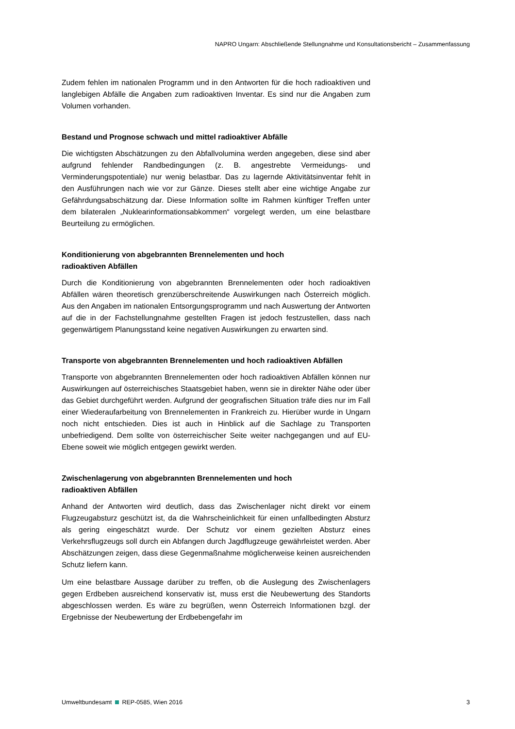NAPRO Ungarn: Abschließende Stellungnahme und Konsultationsbericht – Zusammenfassung
Zudem fehlen im nationalen Programm und in den Antworten für die hoch radioaktiven und langlebigen Abfälle die Angaben zum radioaktiven Inventar. Es sind nur die Angaben zum Volumen vorhanden.
Bestand und Prognose schwach und mittel radioaktiver Abfälle
Die wichtigsten Abschätzungen zu den Abfallvolumina werden angegeben, diese sind aber aufgrund fehlender Randbedingungen (z. B. angestrebte Vermeidungs- und Verminderungspotentiale) nur wenig belastbar. Das zu lagernde Aktivitätsinventar fehlt in den Ausführungen nach wie vor zur Gänze. Dieses stellt aber eine wichtige Angabe zur Gefährdungsabschätzung dar. Diese Information sollte im Rahmen künftiger Treffen unter dem bilateralen „Nuklearinformationsabkommen“ vorgelegt werden, um eine belastbare Beurteilung zu ermöglichen.
Konditionierung von abgebrannten Brennelementen und hoch
radioaktiven Abfällen
Durch die Konditionierung von abgebrannten Brennelementen oder hoch radioaktiven Abfällen wären theoretisch grenzüberschreitende Auswirkungen nach Österreich möglich. Aus den Angaben im nationalen Entsorgungsprogramm und nach Auswertung der Antworten auf die in der Fachstellungnahme gestellten Fragen ist jedoch festzustellen, dass nach gegenwärtigem Planungsstand keine negativen Auswirkungen zu erwarten sind.
Transporte von abgebrannten Brennelementen und hoch radioaktiven Abfällen
Transporte von abgebrannten Brennelementen oder hoch radioaktiven Abfällen können nur Auswirkungen auf österreichisches Staatsgebiet haben, wenn sie in direkter Nähe oder über das Gebiet durchgeführt werden. Aufgrund der geografischen Situation träfe dies nur im Fall einer Wiederaufarbeitung von Brennelementen in Frankreich zu. Hierüber wurde in Ungarn noch nicht entschieden. Dies ist auch in Hinblick auf die Sachlage zu Transporten unbefriedigend. Dem sollte von österreichischer Seite weiter nachgegangen und auf EU-Ebene soweit wie möglich entgegen gewirkt werden.
Zwischenlagerung von abgebrannten Brennelementen und hoch
radioaktiven Abfällen
Anhand der Antworten wird deutlich, dass das Zwischenlager nicht direkt vor einem Flugzeugabsturz geschützt ist, da die Wahrscheinlichkeit für einen unfallbedingten Absturz als gering eingeschätzt wurde. Der Schutz vor einem gezielten Absturz eines Verkehrsflugzeugs soll durch ein Abfangen durch Jagdflugzeuge gewährleistet werden. Aber Abschätzungen zeigen, dass diese Gegenmaßnahme möglicherweise keinen ausreichenden Schutz liefern kann.
Um eine belastbare Aussage darüber zu treffen, ob die Auslegung des Zwischenlagers gegen Erdbeben ausreichend konservativ ist, muss erst die Neubewertung des Standorts abgeschlossen werden. Es wäre zu begrüßen, wenn Österreich Informationen bzgl. der Ergebnisse der Neubewertung der Erdbebengefahr im
Umweltbundesamt REP-0585, Wien 2016 3